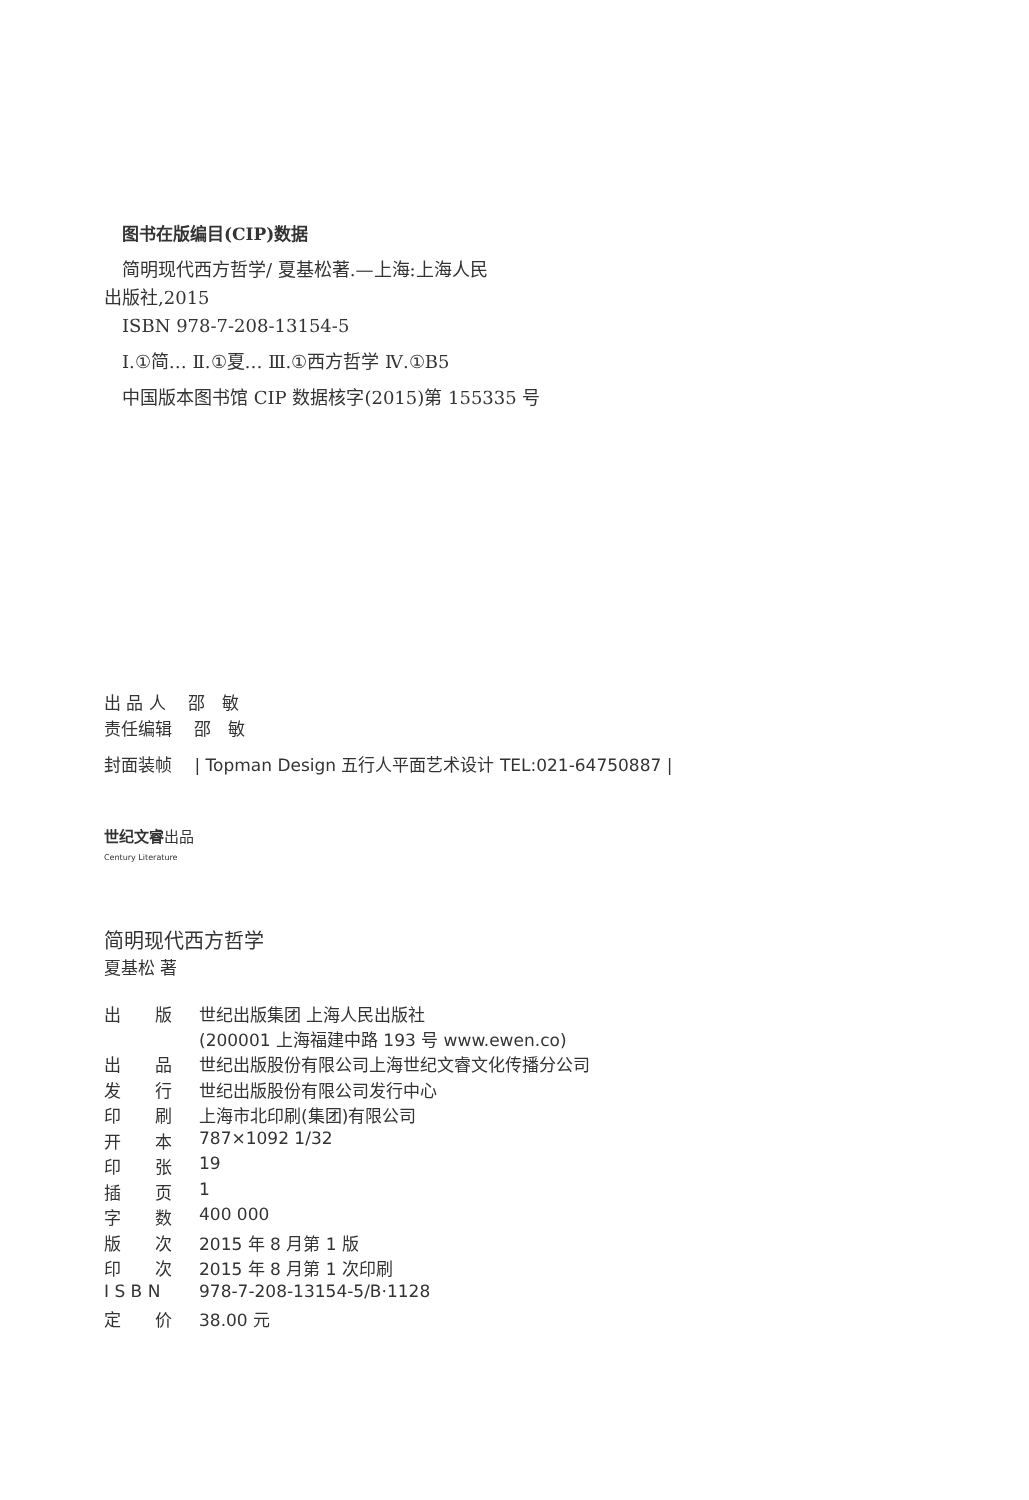图书在版编目(CIP)数据
简明现代西方哲学/ 夏基松著.—上海:上海人民
出版社,2015
ISBN 978-7-208-13154-5
Ⅰ.①简… Ⅱ.①夏… Ⅲ.①西方哲学 Ⅳ.①B5
中国版本图书馆 CIP 数据核字(2015)第 155335 号
出 品 人 　邵　敏
责任编辑 　邵　敏
封面装帧 　| Topman Design 五行人平面艺术设计 TEL:021-64750887 |
世纪文睿出品
Century Literature
简明现代西方哲学
夏基松 著
| 出 版 | 世纪出版集团 上海人民出版社 (200001 上海福建中路 193 号 www.ewen.co) |
| 出 品 | 世纪出版股份有限公司上海世纪文睿文化传播分公司 |
| 发 行 | 世纪出版股份有限公司发行中心 |
| 印 刷 | 上海市北印刷(集团)有限公司 |
| 开 本 | 787×1092 1/32 |
| 印 张 | 19 |
| 插 页 | 1 |
| 字 数 | 400 000 |
| 版 次 | 2015 年 8 月第 1 版 |
| 印 次 | 2015 年 8 月第 1 次印刷 |
| I S B N | 978-7-208-13154-5/B·1128 |
| 定 价 | 38.00 元 |